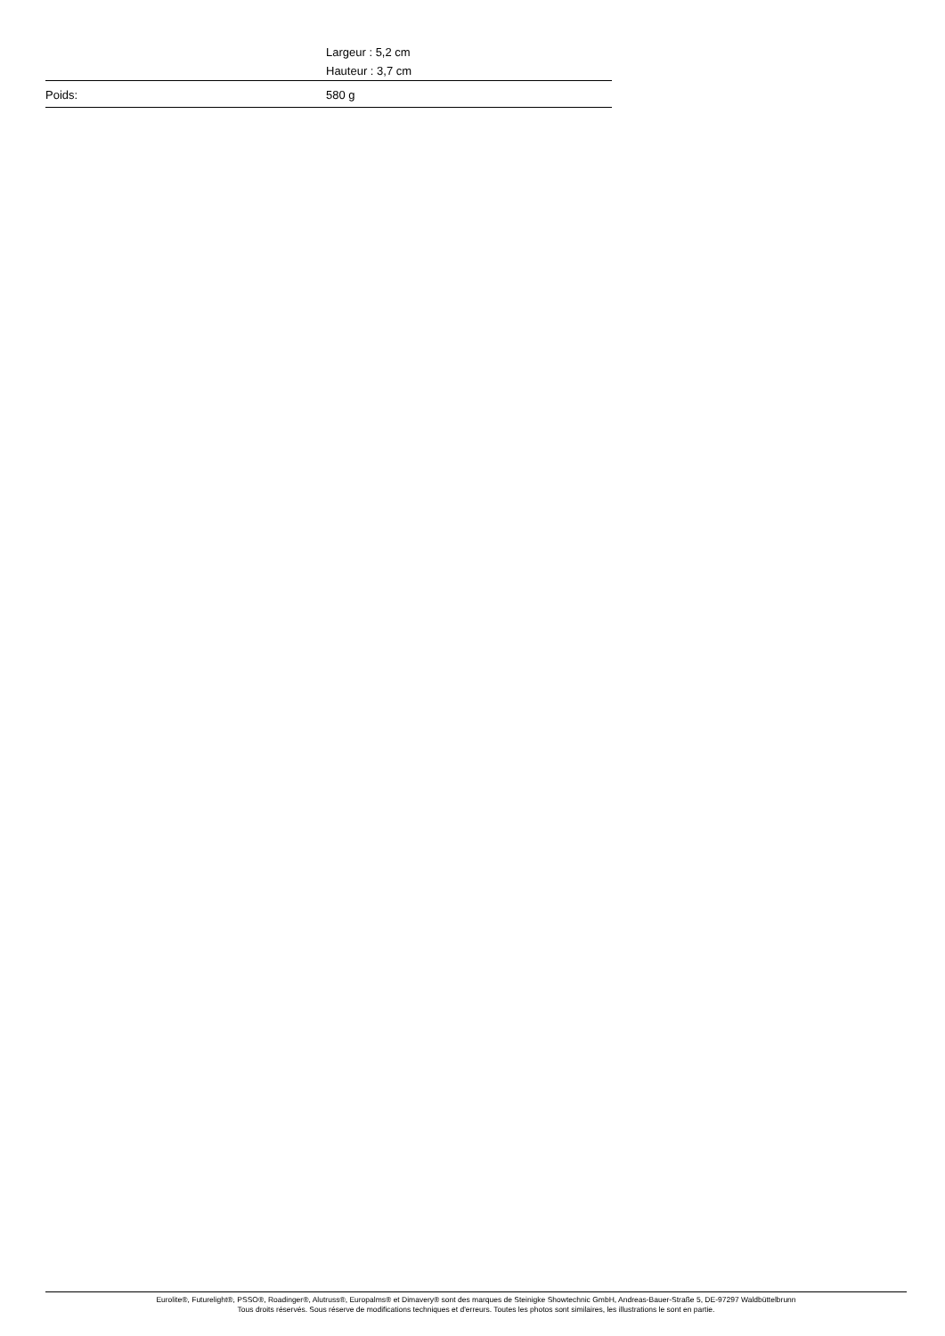| | Largeur : 5,2 cm |
| | Hauteur : 3,7 cm |
| Poids: | 580 g |
Eurolite®, Futurelight®, PSSO®, Roadinger®, Alutruss®, Europalms® et Dimavery® sont des marques de Steinigke Showtechnic GmbH, Andreas-Bauer-Straße 5, DE-97297 Waldbüttelbrunn
Tous droits réservés. Sous réserve de modifications techniques et d'erreurs. Toutes les photos sont similaires, les illustrations le sont en partie.